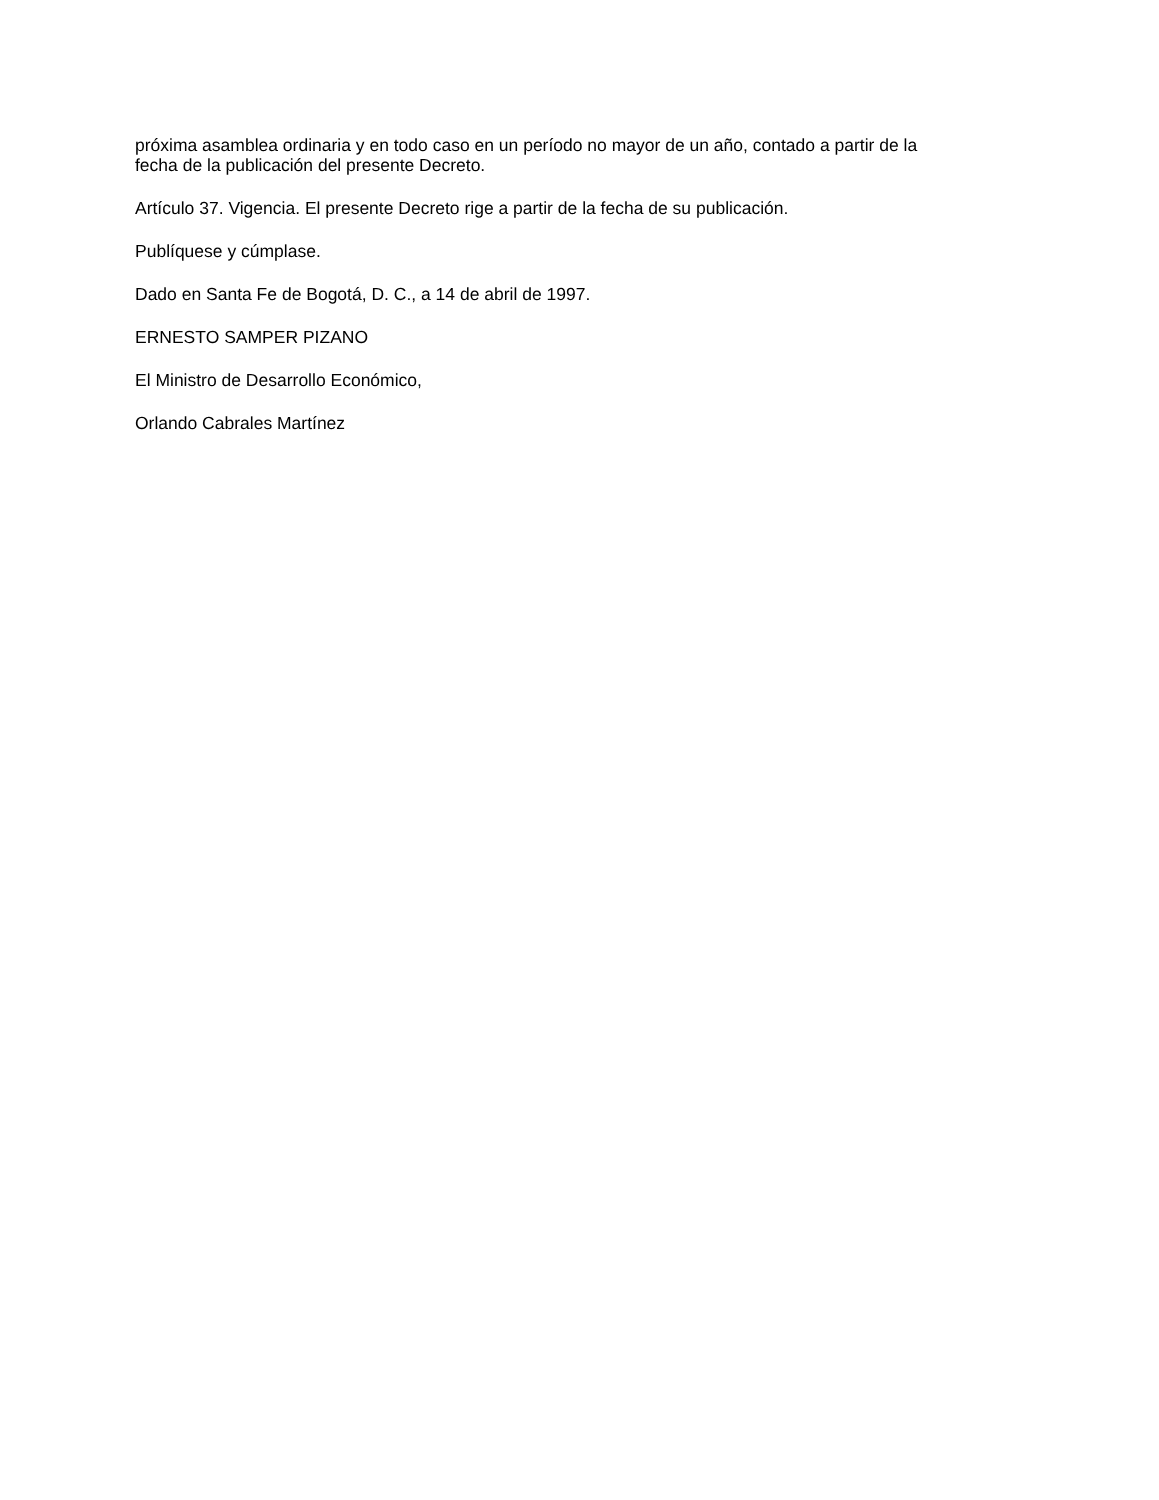próxima asamblea ordinaria y en todo caso en un período no mayor de un año, contado a partir de la fecha de la publicación del presente Decreto.
Artículo 37. Vigencia. El presente Decreto rige a partir de la fecha de su publicación.
Publíquese y cúmplase.
Dado en Santa Fe de Bogotá, D. C., a 14 de abril de 1997.
ERNESTO SAMPER PIZANO
El Ministro de Desarrollo Económico,
Orlando Cabrales Martínez